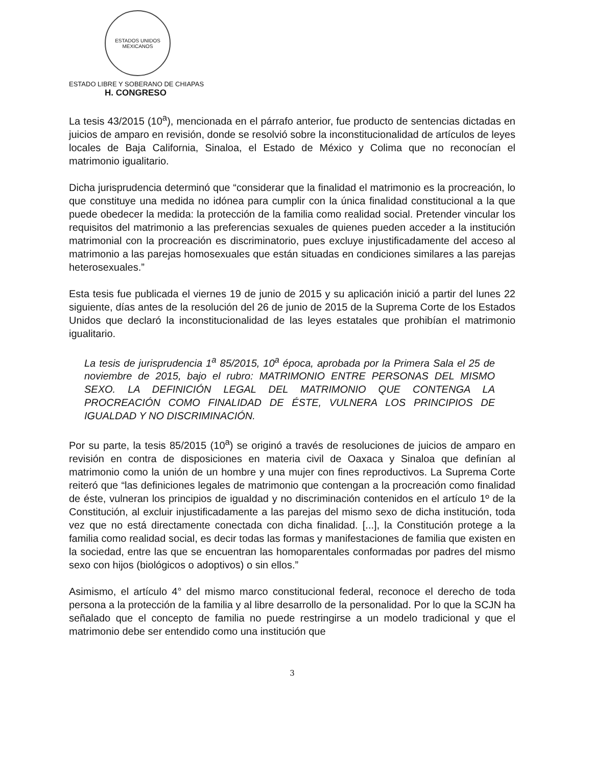ESTADOS UNIDOS MEXICANOS
ESTADO LIBRE Y SOBERANO DE CHIAPAS
H. CONGRESO
La tesis 43/2015 (10<sup>a</sup>), mencionada en el párrafo anterior, fue producto de sentencias dictadas en juicios de amparo en revisión, donde se resolvió sobre la inconstitucionalidad de artículos de leyes locales de Baja California, Sinaloa, el Estado de México y Colima que no reconocían el matrimonio igualitario.
Dicha jurisprudencia determinó que “considerar que la finalidad el matrimonio es la procreación, lo que constituye una medida no idónea para cumplir con la única finalidad constitucional a la que puede obedecer la medida: la protección de la familia como realidad social. Pretender vincular los requisitos del matrimonio a las preferencias sexuales de quienes pueden acceder a la institución matrimonial con la procreación es discriminatorio, pues excluye injustificadamente del acceso al matrimonio a las parejas homosexuales que están situadas en condiciones similares a las parejas heterosexuales.”
Esta tesis fue publicada el viernes 19 de junio de 2015 y su aplicación inició a partir del lunes 22 siguiente, días antes de la resolución del 26 de junio de 2015 de la Suprema Corte de los Estados Unidos que declaró la inconstitucionalidad de las leyes estatales que prohibían el matrimonio igualitario.
La tesis de jurisprudencia 1<sup>a</sup> 85/2015, 10<sup>a</sup> época, aprobada por la Primera Sala el 25 de noviembre de 2015, bajo el rubro: MATRIMONIO ENTRE PERSONAS DEL MISMO SEXO. LA DEFINICIÓN LEGAL DEL MATRIMONIO QUE CONTENGA LA PROCREACIÓN COMO FINALIDAD DE ÉSTE, VULNERA LOS PRINCIPIOS DE IGUALDAD Y NO DISCRIMINACIÓN.
Por su parte, la tesis 85/2015 (10<sup>a</sup>) se originó a través de resoluciones de juicios de amparo en revisión en contra de disposiciones en materia civil de Oaxaca y Sinaloa que definían al matrimonio como la unión de un hombre y una mujer con fines reproductivos. La Suprema Corte reiteró que “las definiciones legales de matrimonio que contengan a la procreación como finalidad de éste, vulneran los principios de igualdad y no discriminación contenidos en el artículo 1º de la Constitución, al excluir injustificadamente a las parejas del mismo sexo de dicha institución, toda vez que no está directamente conectada con dicha finalidad. [...], la Constitución protege a la familia como realidad social, es decir todas las formas y manifestaciones de familia que existen en la sociedad, entre las que se encuentran las homoparentales conformadas por padres del mismo sexo con hijos (biológicos o adoptivos) o sin ellos.”
Asimismo, el artículo 4° del mismo marco constitucional federal, reconoce el derecho de toda persona a la protección de la familia y al libre desarrollo de la personalidad. Por lo que la SCJN ha señalado que el concepto de familia no puede restringirse a un modelo tradicional y que el matrimonio debe ser entendido como una institución que
3